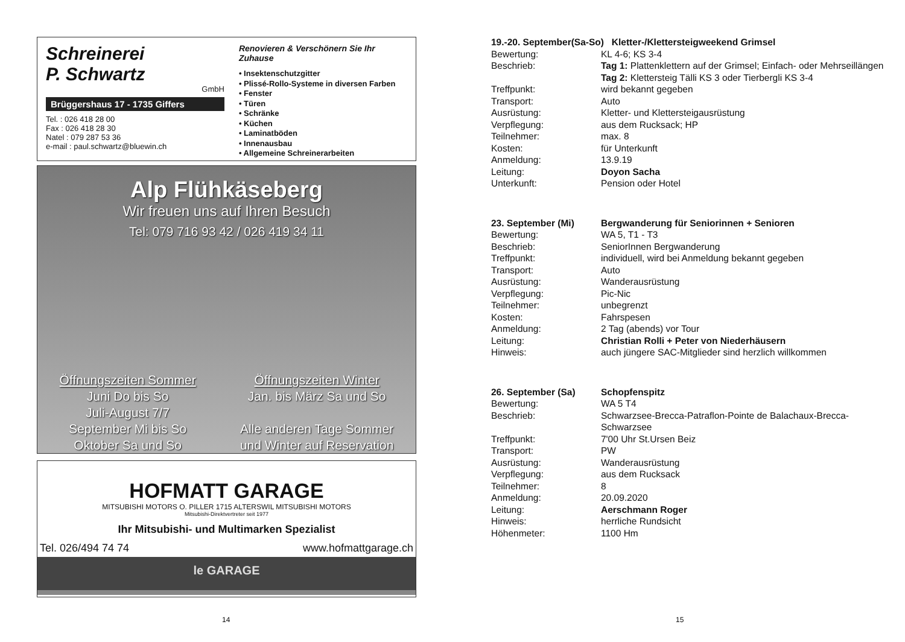Schreinerei
P. Schwartz
GmbH
Brüggershaus 17 - 1735 Giffers
Tel. : 026 418 28 00
Fax : 026 418 28 30
Natel : 079 287 53 36
e-mail : paul.schwartz@bluewin.ch
Renovieren & Verschönern Sie Ihr Zuhause
• Insektenschutzgitter
• Plissé-Rollo-Systeme in diversen Farben
• Fenster
• Türen
• Schränke
• Küchen
• Laminatböden
• Innenausbau
• Allgemeine Schreinerarbeiten
Alp Flühkäseberg
Wir freuen uns auf Ihren Besuch
Tel: 079 716 93 42 / 026 419 34 11
Öffnungszeiten Sommer
Juni Do bis So
Juli-August 7/7
September Mi bis So
Oktober Sa und So
Öffnungszeiten Winter
Jan. bis März Sa und So
Alle anderen Tage Sommer
und Winter auf Reservation
HOFMATT GARAGE
MITSUBISHI MOTORS O. PILLER 1715 ALTERSWIL MITSUBISHI MOTORS
Mitsubishi-Direktvertreter seit 1977
Ihr Mitsubishi- und Multimarken Spezialist
Tel. 026/494 74 74 www.hofmattgarage.ch
le GARAGE
14
| 19.-20. September(Sa-So) Kletter-/Klettersteigweekend Grimsel | |
| Bewertung: | KL 4-6; KS 3-4 |
| Beschrieb: | Tag 1: Plattenklettern auf der Grimsel; Einfach- oder Mehrseillängen Tag 2: Klettersteig Tälli KS 3 oder Tierbergli KS 3-4 |
| Treffpunkt: | wird bekannt gegeben |
| Transport: | Auto |
| Ausrüstung: | Kletter- und Klettersteigausrüstung |
| Verpflegung: | aus dem Rucksack; HP |
| Teilnehmer: | max. 8 |
| Kosten: | für Unterkunft |
| Anmeldung: | 13.9.19 |
| Leitung: | Doyon Sacha |
| Unterkunft: | Pension oder Hotel |
| 23. September (Mi) | Bergwanderung für Seniorinnen + Senioren |
| Bewertung: | WA 5, T1 - T3 |
| Beschrieb: | SeniorInnen Bergwanderung |
| Treffpunkt: | individuell, wird bei Anmeldung bekannt gegeben |
| Transport: | Auto |
| Ausrüstung: | Wanderausrüstung |
| Verpflegung: | Pic-Nic |
| Teilnehmer: | unbegrenzt |
| Kosten: | Fahrspesen |
| Anmeldung: | 2 Tag (abends) vor Tour |
| Leitung: | Christian Rolli + Peter von Niederhäusern |
| Hinweis: | auch jüngere SAC-Mitglieder sind herzlich willkommen |
| 26. September (Sa) | Schopfenspitz |
| Bewertung: | WA 5 T4 |
| Beschrieb: | Schwarzsee-Brecca-Patraflon-Pointe de Balachaux-Brecca-Schwarzsee |
| Treffpunkt: | 7'00 Uhr St.Ursen Beiz |
| Transport: | PW |
| Ausrüstung: | Wanderausrüstung |
| Verpflegung: | aus dem Rucksack |
| Teilnehmer: | 8 |
| Anmeldung: | 20.09.2020 |
| Leitung: | Aerschmann Roger |
| Hinweis: | herrliche Rundsicht |
| Höhenmeter: | 1100 Hm |
15